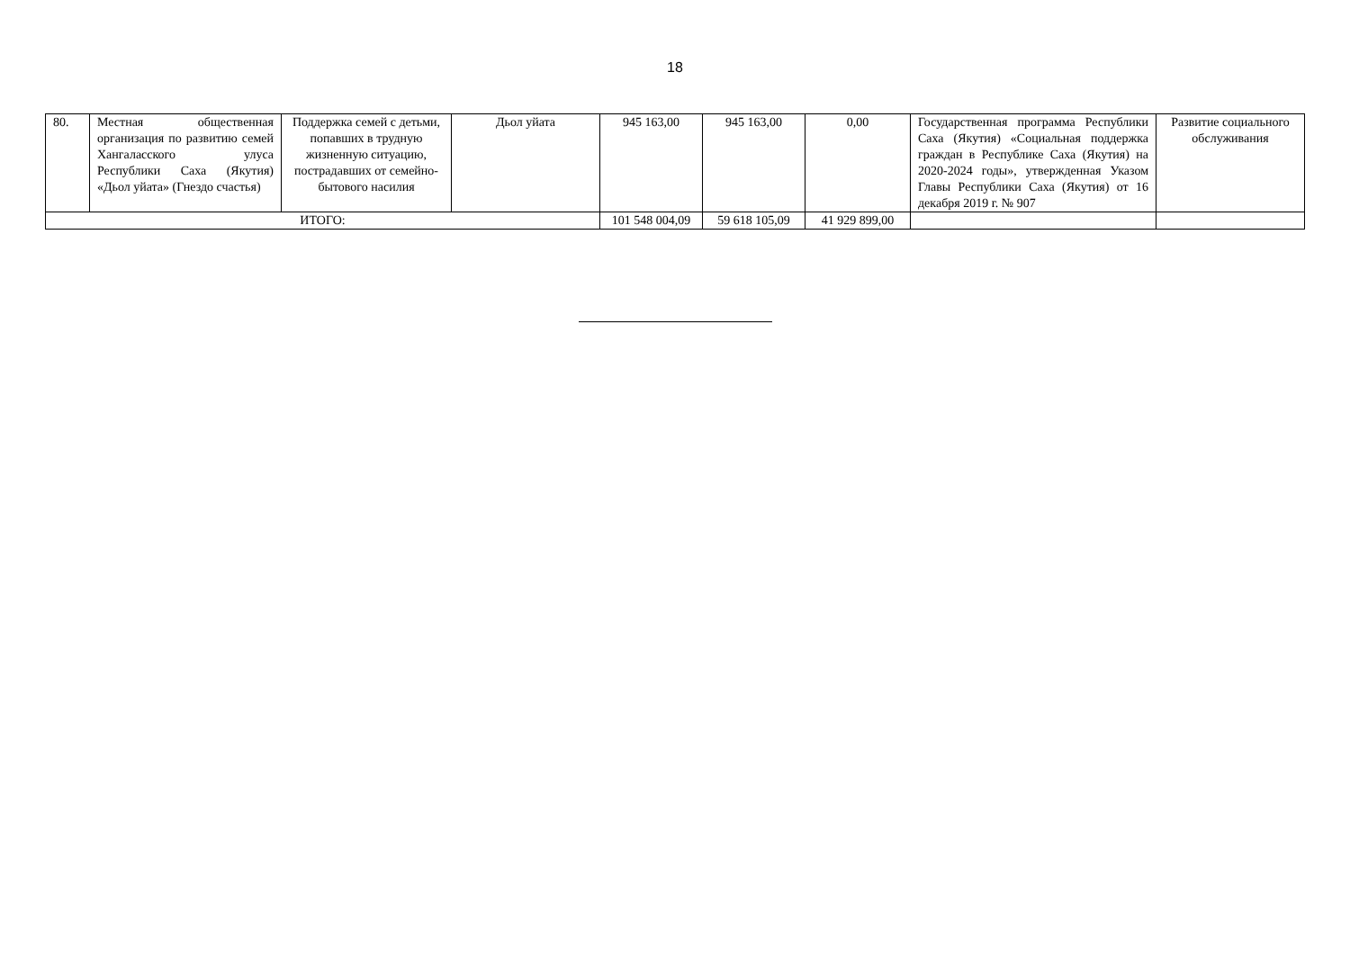18
| 80. | Местная общественная организация по развитию семей Хангаласского улуса Республики Саха (Якутия) «Дьол уйата» (Гнездо счастья) | Поддержка семей с детьми, попавших в трудную жизненную ситуацию, пострадавших от семейно-бытового насилия | Дьол уйата | 945 163,00 | 945 163,00 | 0,00 | Государственная программа Республики Саха (Якутия) «Социальная поддержка граждан в Республике Саха (Якутия) на 2020-2024 годы», утвержденная Указом Главы Республики Саха (Якутия) от 16 декабря 2019 г. № 907 | Развитие социального обслуживания |
| ИТОГО: | | | | 101 548 004,09 | 59 618 105,09 | 41 929 899,00 | | |